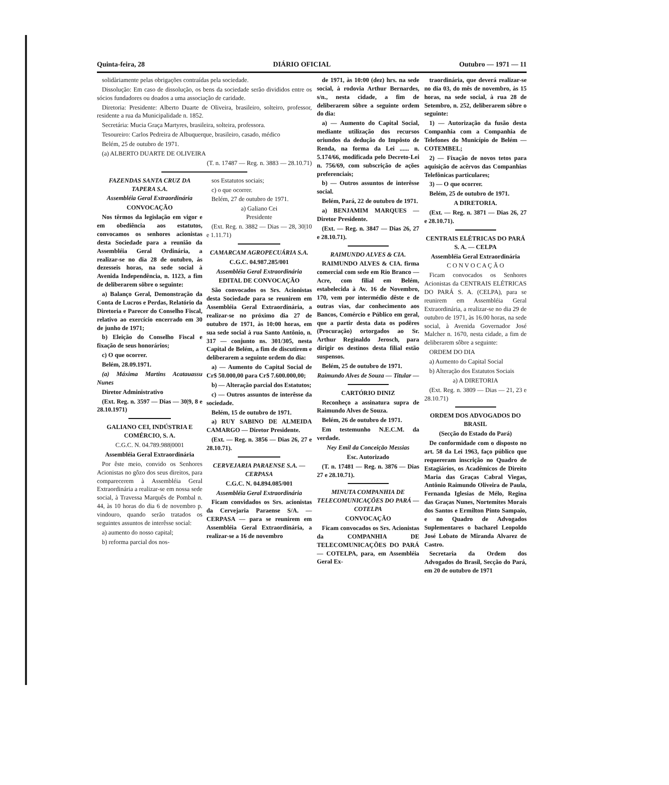Quinta-feira, 28 DIÁRIO OFICIAL Outubro — 1971 — 11
solidàriamente pelas obrigações contraídas pela sociedade.
Dissolução: Em caso de dissolução, os bens da sociedade serão divididos entre os sócios fundadores ou doados a uma associação de caridade.
Diretoria: Presidente: Alberto Duarte de Oliveira, brasileiro, solteiro, professor, residente a rua da Municipalidade n. 1852.
Secretária: Mucia Graça Martyres, brasileira, solteira, professora.
Tesoureiro: Carlos Pedreira de Albuquerque, brasileiro, casado, médico
Belém, 25 de outubro de 1971.
(a) ALBERTO DUARTE DE OLIVEIRA
(T. n. 17487 — Reg. n. 3883 — 28.10.71)
FAZENDAS SANTA CRUZ DA TAPERA S.A.
Assembléia Geral Extraordinária
CONVOCAÇÃO
Nos têrmos da legislação em vigor e em obediência aos estatutos, convocamos os senhores acionistas desta Sociedade para a reunião da Assembléia Geral Ordinária, a realizar-se no dia 28 de outubro, às dezesseis horas, na sede social à Avenida Independência, n. 1123, a fim de deliberarem sôbre o seguinte:
a) Balanço Geral, Demonstração da Conta de Lucros e Perdas, Relatório da Diretoria e Parecer do Conselho Fiscal, relativo ao exercício encerrado em 30 de junho de 1971;
b) Eleição do Conselho Fiscal e fixação de seus honorários;
c) O que ocorrer.
Belém, 28.09.1971.
(a) Máxima Martins Acatauassu Nunes
Diretor Administrativo
(Ext. Reg. n. 3597 — Dias — 30|9, 8 e 28.10.1971)
GALIANO CEI, INDÚSTRIA E COMÉRCIO, S. A.
C.G.C. N. 04.789.988|0001
Assembléia Geral Extraordinária
Por êste meio, convido os Senhores Acionistas no gôzo dos seus direitos, para comparecerem à Assembléia Geral Extraordinária a realizar-se em nossa sede social, à Travessa Marquês de Pombal n. 44, às 10 horas do dia 6 de novembro p. vindouro, quando serão tratados os seguintes assuntos de interêsse social:
a) aumento do nosso capital;
b) reforma parcial dos nos-
sos Estatutos sociais;
c) o que ocorrer.
Belém, 27 de outubro de 1971.
a) Galiano Cei
Presidente
(Ext. Reg. n. 3882 — Dias — 28, 30|10 e 1.11.71)
CAMARCAM AGROPECUÁRIA S.A.
C.G.C. 04.987.285/001
Assembléia Geral Extraordinária
EDITAL DE CONVOCAÇÃO
São convocados os Srs. Acionistas desta Sociedade para se reunirem em Assembléia Geral Extraordinária, a realizar-se no próximo dia 27 de outubro de 1971, às 10:00 horas, em sua sede social à rua Santo Antônio, n. 317 — conjunto ns. 301/305, nesta Capital de Belém, a fim de discutirem e deliberarem a seguinte ordem do dia:
a) — Aumento do Capital Social de Cr$ 50.000,00 para Cr$ 7.600.000,00;
b) — Alteração parcial dos Estatutos;
c) — Outros assuntos de interêsse da sociedade.
Belém, 15 de outubro de 1971.
a) RUY SABINO DE ALMEIDA CAMARGO — Diretor Presidente.
(Ext. — Reg. n. 3856 — Dias 26, 27 e 28.10.71).
CERVEJARIA PARAENSE S.A. — CERPASA
C.G.C. N. 04.894.085/001
Assembléia Geral Extraordinária
Ficam convidados os Srs. acionistas da Cervejaria Paraense S/A. — CERPASA — para se reunirem em Assembléia Geral Extraordinária, a realizar-se a 16 de novembro
de 1971, às 10:00 (dez) hrs. na sede social, à rodovia Arthur Bernardes, s/n., nesta cidade, a fim de deliberarem sôbre a seguinte ordem do dia:
a) — Aumento do Capital Social, mediante utilização dos recursos oriundos da dedução do Impôsto de Renda, na forma da Lei ...... n. 5.174/66, modificada pelo Decreto-Lei n. 756/69, com subscrição de ações preferenciais;
b) — Outros assuntos de interêsse social.
Belém, Pará, 22 de outubro de 1971.
a) BENJAMIM MARQUES — Diretor Presidente.
(Ext. — Reg. n. 3847 — Dias 26, 27 e 28.10.71).
RAIMUNDO ALVES & CIA.
RAIMUNDO ALVES & CIA. firma comercial com sede em Rio Branco — Acre, com filial em Belém, estabelecida à Av. 16 de Novembro, 170, vem por intermédio dêste e de outras vias, dar conhecimento aos Bancos, Comércio e Público em geral, que a partir desta data os podêres (Procuração) ortorgados ao Sr. Arthur Reginaldo Jerosch, para dirigir os destinos desta filial estão suspensos.
Belém, 25 de outubro de 1971.
Raimundo Alves de Souza — Titular —
CARTÓRIO DINIZ
Reconheço a assinatura supra de Raimundo Alves de Souza.
Belém, 26 de outubro de 1971.
Em testemunho N.E.C.M. da verdade.
Ney Emil da Conceição Messias
Esc. Autorizado
(T. n. 17481 — Reg. n. 3876 — Dias 27 e 28.10.71).
MINUTA COMPANHIA DE TELECOMUNICAÇÕES DO PARÁ — COTELPA
CONVOCAÇÃO
Ficam convocados os Srs. Acionistas da COMPANHIA DE TELECOMUNICAÇÕES DO PARÁ — COTELPA, para, em Assembléia Geral Ex-
traordinária, que deverá realizar-se no dia 03, do mês de novembro, às 15 horas, na sede social, à rua 28 de Setembro, n. 252, deliberarem sôbre o seguinte:
1) — Autorização da fusão desta Companhia com a Companhia de Telefones do Município de Belém — COTEMBEL;
2) — Fixação de novos tetos para aquisição de acêrvos das Companhias Telefônicas particulares;
3) — O que ocorrer.
Belém, 25 de outubro de 1971.
A DIRETORIA.
(Ext. — Reg. n. 3871 — Dias 26, 27 e 28.10.71).
CENTRAIS ELÉTRICAS DO PARÁ S. A. — CELPA
Assembléia Geral Extraordinária
C O N V O C A Ç Ã O
Ficam convocados os Senhores Acionistas da CENTRAIS ELÉTRICAS DO PARÁ S. A. (CELPA), para se reunirem em Assembléia Geral Extraordinária, a realizar-se no dia 29 de outubro de 1971, às 16.00 horas, na sede social, à Avenida Governador José Malcher n. 1670, nesta cidade, a fim de deliberarem sôbre a seguinte:
ORDEM DO DIA
a) Aumento do Capital Social
b) Alteração dos Estatutos Sociais
a) A DIRETORIA
(Ext. Reg. n. 3809 — Dias — 21, 23 e 28.10.71)
ORDEM DOS ADVOGADOS DO BRASIL
(Secção do Estado do Pará)
De conformidade com o disposto no art. 58 da Lei 1963, faço público que requereram inscrição no Quadro de Estagiários, os Acadêmicos de Direito Maria das Graças Cabral Viegas, Antônio Raimundo Oliveira de Paula, Fernanda Iglesias de Mélo, Regina das Graças Nunes, Nortemites Morais dos Santos e Ermilton Pinto Sampaio, e no Quadro de Advogados Suplementares o bacharel Leopoldo José Lobato de Miranda Alvarez de Castro.
Secretaria da Ordem dos Advogados do Brasil, Secção do Pará, em 20 de outubro de 1971